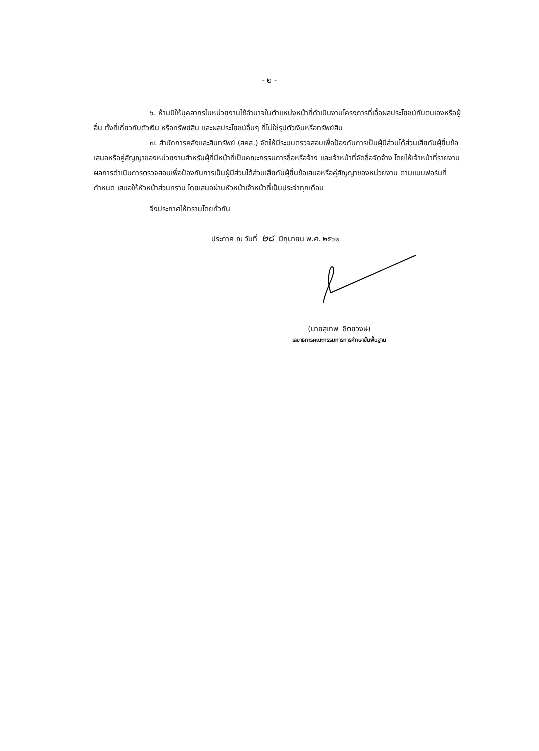- ๒ -
๖. ห้ามมิให้บุคลากรในหน่วยงานใช้อำนาจในตำแหน่งหน้าที่ดำเนินงานโครงการที่เอื้อผลประโยชน์กับตนเองหรือผู้อื่น ทั้งที่เกี่ยวกับตัวเงิน หรือทรัพย์สิน และผลประโยชน์อื่นๆ ที่ไม่ใช่รูปตัวเงินหรือทรัพย์สิน
๗. สำนักการคลังและสินทรัพย์ (สคส.) จัดให้มีระบบตรวจสอบเพื่อป้องกันการเป็นผู้มีส่วนได้ส่วนเสียกับผู้ยื่นข้อเสนอหรือคู่สัญญาของหน่วยงานสำหรับผู้ที่มีหน้าที่เป็นคณะกรรมการซื้อหรือจ้าง และเจ้าหน้าที่จัดซื้อจัดจ้าง โดยให้เจ้าหน้าที่รายงานผลการดำเนินการตรวจสอบเพื่อป้องกันการเป็นผู้มีส่วนได้ส่วนเสียกับผู้ยื่นข้อเสนอหรือคู่สัญญาของหน่วยงาน ตามแบบฟอร์มที่กำหนด เสนอให้หัวหน้าส่วนทราบ โดยเสนอผ่านหัวหน้าเจ้าหน้าที่เป็นประจำทุกเดือน
จึงประกาศให้ทราบโดยทั่วกัน
ประกาศ ณ วันที่ ๒๘ มิถุนายน พ.ศ. ๒๕๖๒
(นายสุเทพ ชิตยวงษ์)
เลขาธิการคณะกรรมการการศึกษาขั้นพื้นฐาน